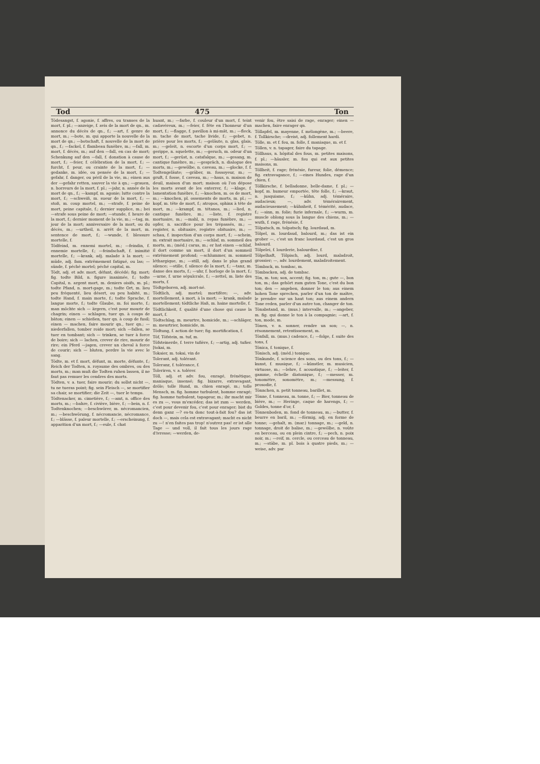Tod 475 Ton
Tödesangst, f. agonie, f. affres, ou transes de la mort, f. pl.; —anzeige, f. avis de la mort de qn., m. annonce du décès de qn., f.; —art, f. genre de mort, m.; —bote, m. qui apporte la nouvelle de la mort de qn.; —botschaft, f. nouvelle de la mort de qn., f.; —fackel, f. flambeau funèbre, m.; —fall, m. mort, f. décès, m.; auf den —fall, en cas de mort; Schenkung auf den —fall, f. donation à cause de mort, f.; —feier, f. célébration de la mort, f.; —furcht, f. peur, ou crainte de la mort, f.; —gedanke, m. idée, ou pensée de la mort, f.; —gefahr, f. danger, ou péril de la vie, m.; einen aus der —gefahr retten, sauver la vie à qn.; —grauen, n. horreurs de la mort, f. pl.; —jahr, n. année de la mort de qn., f.; —kampf, m. agonie; lutte contre la mort, f.; —schweiß, m. sueur de la mort, f.; —stoß, m. coup mortel, m.; —strafe, f. peine de mort, peine capitale, f.; dernier supplice, m.; bei —strafe sous peine de mort; —stunde, f. heure de la mort, f.; dernier moment de la vie, m.; —tag, m. jour de la mort; anniversaire de la mort, ou du décès, m.; —urtheil, n. arrêt de la mort, m. sentence de mort, f.; —wunde, f. blessure mortelle, f.
Tödfeind, m. ennemi mortel, m.; —feindin, f. ennemie mortelle, f.; —feindschaft, f. inimitié mortelle, f.; —krank, adj. malade à la mort; —müde, adj. fam. extrêmement fatigué, ou las; —sünde, f. péché mortel; péché capital, m.
Tödt, adj. et adv. mort, défunt, décédé; fig. mort; fig. todte Bild, n. figure inanimée, f.; todte Capital, n. argent mort, m. deniers oisifs, m. pl.; todte Pfand, n. mort-gage, m.; todte Ort, m. lieu peu fréquenté, lieu désert, ou peu habité, m.; todte Hand, f. main morte, f.; todte Sprache, f. langue morte, f.; todte Glaube, m. foi morte, f.; man möchte sich — ärgern, c'est pour mourir de chagrin; einen — schlagen, tuer qn. à coups de bâton; einen — schießen, tuer qn. à coup de fusil; einen — machen, faire mourir qn., tuer qn.; — niederfallen, tomber roide mort; sich —fallen, se tuer en tombant; sich — trinken, se tuer à force de boire; sich — lachen, crever de rire, mourir de rire; ein Pferd —jagen, crever un cheval à force de courir; sich — bluten, perdre la vie avec le sang.
Tödte, m. et f. mort, défunt, m. morte, défunte, f.; Reich der Todten, n. royaume des ombres, ou des morts, m.; man muß die Todten ruhen lassen, il ne faut pas remuer les cendres des morts.
Tödten, v. a. tuer, faire mourir; du sollst nicht —, tu ne tueras point; fig. sein Fleisch —, se mortifier sa chair, se mortifier; die Zeit —, tuer le temps.
Tödtenacker, m. cimetière, f.; —amt, n. office des morts, m.; —bahre, f. civière, bière, f.; —bein, n. f. Todtenknochen; —beschwörer, m. nécromancien, m.; —beschwörung, f. nécromancie, nécromance, f.; —blässe, f. paleur mortelle, f.; —erscheinung, f. apparition d'un mort, f.; —eule, f. chat
huant, m.; —farbe, f. couleur d'un mort, f. teint cadavéreux, m.; —feier, f. fête en l'honneur d'un mort, f.; —flagge, f. pavillon à mi-mât, m.; —fleck, m. tache de mort, tache livide, f.; —gebet, n. prière pour les morts, f.; —geläute, n. glas, glais, m.; —geleit, n. escorte d'un corps mort, f.; —gerippe, n. squelette, m.; —geruch, m. odeur d'un mort, f.; —gerüst, n. catafalque, m.; —gesang, m. cantique funèbre, m.; —gespräch, n. dialogue des morts, m.; —gewölbe, n. caveau, m.; —glocke, f. f. Todtengeläute; —gräber, m. fossoyeur, m.; —gruft, f. fosse, f. caveau, m.; —haus, n. maison de deuil, maison d'un mort; maison où l'on dépose les morts avant de les enterrer, f.; —klage, f. lamentation funèbre, f.; —knochen, m. os de mort, m.; —knochen, pl. ossements de morts, m. pl.; —kopf, m. tête de mort, f.; atropos, sphinx à tête de mort, m.; —krampf, m. tétanos, m.; —lied, n. cantique funèbre, m.; —liste, f. registre mortuaire, m.; —mahl, n. repas funèbre, m.; —opfer, n. sacrifice pour les trépassés, m.; —register, n. obituaire, registre obituaire, m.; —schau, f. inspection d'un corps mort, f.; —schein, m. extrait mortuaire, m.; —schlaf, m. sommeil des morts, m.; (méd.) carus, m.; er hat einen —schlaf, il dort comme un mort, il dort d'un sommeil extrêmement profond; —schlummer, m. sommeil léthargique, m.; —still, adj. dans le plus grand silence; —stille, f. silence de la mort, f.; —tanz, m. danse des morts, f.; —uhr, f. horloge de la mort, f.; —urne, f. urne sépulcrale, f.; —zettel, m. liste des morts, f.
Tödtgeboren, adj. mort-né.
Tödtlich, adj. mortel; mortifère; —, adv. mortellement, à mort, à la mort; — krank, malade mortellement; tödtliche Haß, m. haine mortelle, f.
Tödtlichkeit, f. qualité d'une chose qui cause la mort, f.
Tödtschlag, m. meurtre, homicide, m.; —schläger, m. meurtrier, homicide, m.
Tödtung, f. action de tuer; fig. mortification, f.
Töf, Töfstein, m. tuf, m.
Töfsteinerde, f. terre tufière, f.; —artig, adj. tufier. [tokai, m.
Tokaier, m. tokai, vin de
Tolerant, adj. tolérant.
Toleranz, f. tolérance, f.
Toleriren, v. a. tolérer.
Töll, adj. et adv. fou, enragé, frénétique, maniaque, insensé; fig. bizarre, extravagant, drôle; tolle Hund, m. chien enragé, m.; tolle Mensch, m. fig. homme turbulent, homme enragé; fig. homme turbulent, tapageur, m.; ihr macht mir es zu —, vous m'excédez; das ist zum — werden, c'est pour devenir fou, c'est pour enrager; bist du denn ganz —? es-tu donc tout-à-fait fou? das ist doch —, mais cela est extravagant; macht es nicht zu —! n'en faites pas trop! n'outrez pas! er ist alle Tage — und voll, il fait tous les jours rage d'ivresse; —werden, de-
venir fou, être saisi de rage, enrager; einen — machen, faire enrager qn.
Töllapfel, m. mayenne, f. mélongène, m.; —beere, f. Tollkirsche; —dreist, adj. follement hardi.
Tölle, m. et f. fou, m. folle, f. maniaque, m. et f.
Töllen, v. n. tapager, faire du tapage.
Töllhaus, n. hôpital des fous, m. petites maisons, f. pl.; —häusler, m. fou qui est aux petites maisons, m.
Töllheit, f. rage; frénésie, fureur, folie, démence; fig. extravagance, f.; —eines Hundes, rage d'un chien, f.
Töllkirsche, f. belladonne, belle-dame, f. pl.; —kopf, m. humeur emportée, tête folle, f.; —kraut, n. jusquiame, f.; —kühn, adj. téméraire, audacieux; —, adv. témérairement, audacieusement; —kühnheit, f. témérité, audace, f.; —sinn, m. folie; furie infernale, f.; —wurm, m. muscle oblong sous la langue des chiens, m.; —wuth, f. rage, frénésie, f.
Tölpatsch, m. tolpatsch; fig. lourdaud, m.
Tölpel, m. lourdaud, balourd, m.; das ist ein grober —, c'est un franc lourdaud, c'est un gros balourd.
Tölpelei, f. lourderie, balourdise, f.
Tölpelhaft, Tölpisch, adj. lourd, maladroit, grossier; —, adv. lourdement, maladroitement.
Tömback, m. tombac, m.
Tömbacken, adj. de tombac.
Tön, m. ton; son, accent; fig. ton, m.; gute —, bon ton, m.; das gehört zum guten Tone, c'est du bon ton; den — angeben, donner le ton; aus einem hohen Tone sprechen, parler d'un ton de maître, le prendre sur un haut ton; aus einem andern Tone reden, parler d'un autre ton, changer de ton.
Tönabstand, m. (mus.) intervalle, m.; —angeber, m. fig. qui donne le ton à la compagnie; —art, f. ton, mode, m.
Tönen, v. n. sonner, rendre un son; —, n. résonnement, retentissement, m.
Tönfall, m. (mus.) cadence, f.; —folge, f. suite des tons, f.
Tönica, f. tonique, f.
Tönisch, adj. (méd.) tonique.
Tönkunde, f. science des sons, ou des tons, f.; —kunst, f. musique, f.; —künstler, m. musicien, virtuose, m.; —lehre, f. acoustique, f.; —leiter, f. gamme, échelle diatonique, f.; —messer, m. tonomètre, sonomètre, m.; —messung, f. prosodie, f.
Tönnchen, n. petit tonneau, barillet, m.
Tönne, f. tonneau, m. tonne, f.; — Bier, tonneau de bière, m.; — Heringe, caque de harengs, f.; — Goldes, tonne d'or, f.
Tönnenboden, m. fond de tonneau, m.; —butter, f. beurre en baril, m.; —förmig, adj. en forme de tonne; —gehalt, m. (mar.) tonnage, m.; —geld, n. tonnage, droit de balise, m.; —gewölbe, n. voûte en berceau, ou en plein cintre, f.; —pech, n. poix noir, m.; —reif, m. cercle, ou cerceau de tonneau, m.; —stäbe, m. pl. bois à quatre pieds, m.; —weise, adv. par